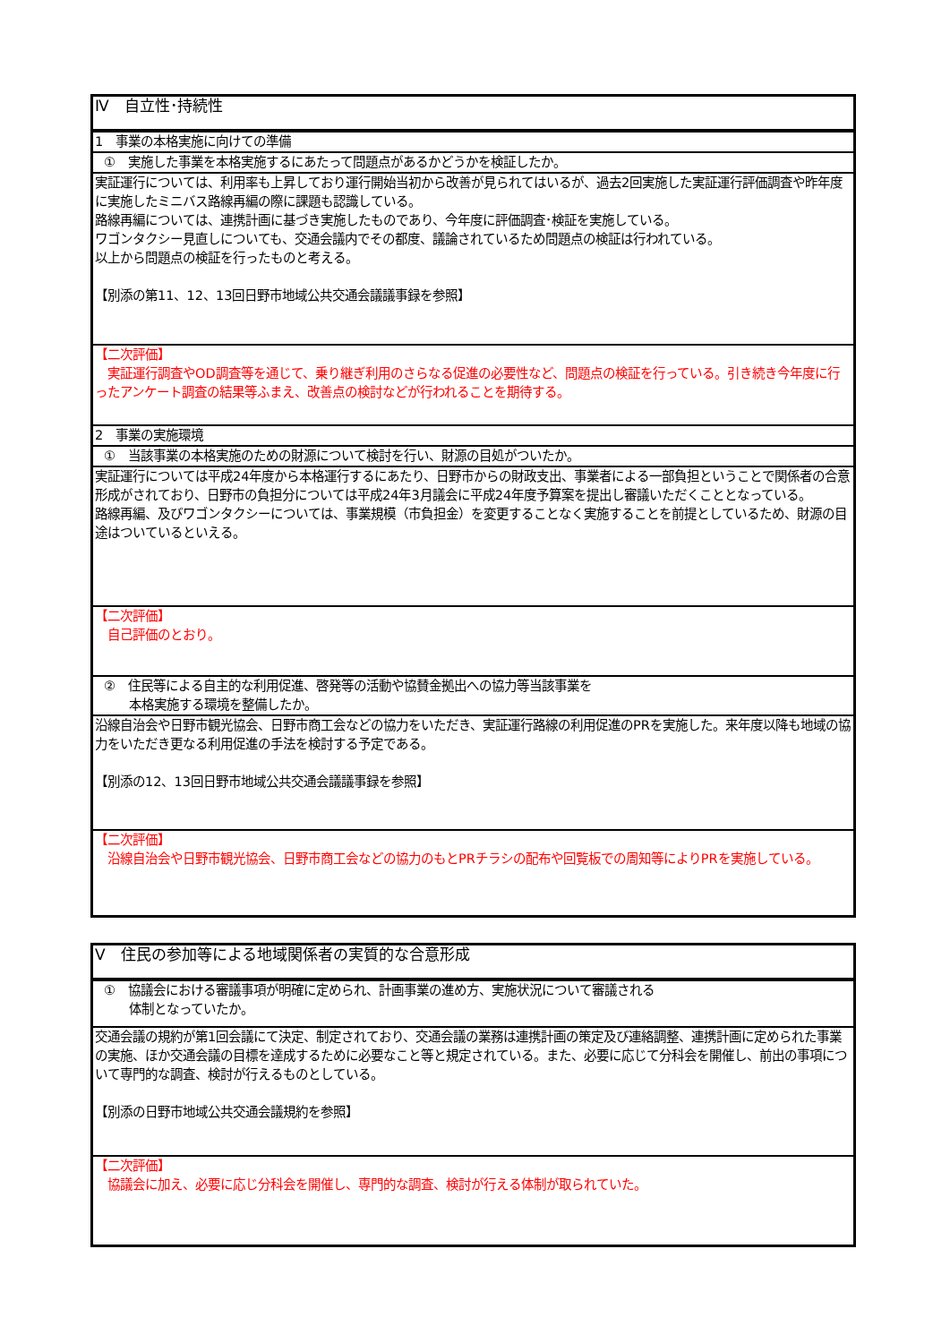| Ⅳ 自立性･持続性 |
| 1 事業の本格実施に向けての準備 |
| ① 実施した事業を本格実施するにあたって問題点があるかどうかを検証したか。 |
| 実証運行については、利用率も上昇しており運行開始当初から改善が見られてはいるが、過去2回実施した実証運行評価調査や昨年度に実施したミニバス路線再編の際に課題も認識している。 路線再編については、連携計画に基づき実施したものであり、今年度に評価調査･検証を実施している。 ワゴンタクシー見直しについても、交通会議内でその都度、議論されているため問題点の検証は行われている。 以上から問題点の検証を行ったものと考える。 【別添の第11、12、13回日野市地域公共交通会議議事録を参照】 |
| 【二次評価】 実証運行調査やOD調査等を通じて、乗り継ぎ利用のさらなる促進の必要性など、問題点の検証を行っている。引き続き今年度に行ったアンケート調査の結果等ふまえ、改善点の検討などが行われることを期待する。 |
| 2 事業の実施環境 |
| ① 当該事業の本格実施のための財源について検討を行い、財源の目処がついたか。 |
| 実証運行については平成24年度から本格運行するにあたり、日野市からの財政支出、事業者による一部負担ということで関係者の合意形成がされており、日野市の負担分については平成24年3月議会に平成24年度予算案を提出し審議いただくこととなっている。 路線再編、及びワゴンタクシーについては、事業規模（市負担金）を変更することなく実施することを前提としているため、財源の目途はついているといえる。 |
| 【二次評価】 自己評価のとおり。 |
| ② 住民等による自主的な利用促進、啓発等の活動や協賛金拠出への協力等当該事業を 本格実施する環境を整備したか。 |
| 沿線自治会や日野市観光協会、日野市商工会などの協力をいただき、実証運行路線の利用促進のPRを実施した。来年度以降も地域の協力をいただき更なる利用促進の手法を検討する予定である。 【別添の12、13回日野市地域公共交通会議議事録を参照】 |
| 【二次評価】 沿線自治会や日野市観光協会、日野市商工会などの協力のもとPRチラシの配布や回覧板での周知等によりPRを実施している。 |
| Ⅴ 住民の参加等による地域関係者の実質的な合意形成 |
| ① 協議会における審議事項が明確に定められ、計画事業の進め方、実施状況について審議される 体制となっていたか。 |
| 交通会議の規約が第1回会議にて決定、制定されており、交通会議の業務は連携計画の策定及び連絡調整、連携計画に定められた事業の実施、ほか交通会議の目標を達成するために必要なこと等と規定されている。また、必要に応じて分科会を開催し、前出の事項について専門的な調査、検討が行えるものとしている。 【別添の日野市地域公共交通会議規約を参照】 |
| 【二次評価】 協議会に加え、必要に応じ分科会を開催し、専門的な調査、検討が行える体制が取られていた。 |